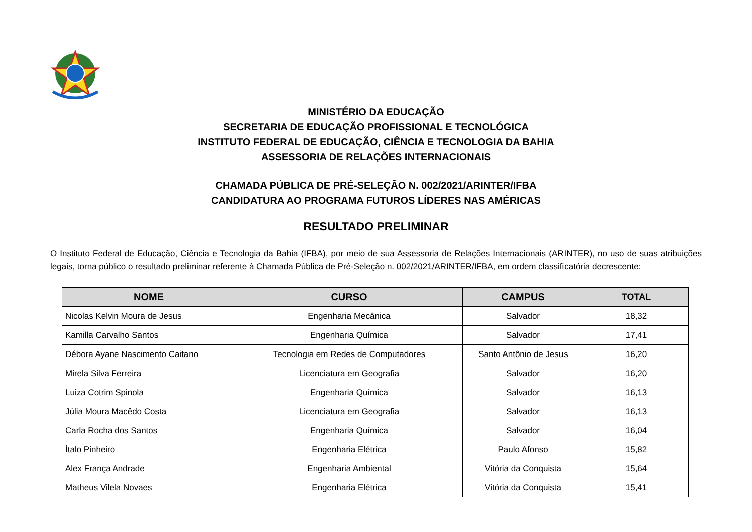MINISTÉRIO DA EDUCAÇÃO
SECRETARIA DE EDUCAÇÃO PROFISSIONAL E TECNOLÓGICA
INSTITUTO FEDERAL DE EDUCAÇÃO, CIÊNCIA E TECNOLOGIA DA BAHIA
ASSESSORIA DE RELAÇÕES INTERNACIONAIS
CHAMADA PÚBLICA DE PRÉ-SELEÇÃO N. 002/2021/ARINTER/IFBA
CANDIDATURA AO PROGRAMA FUTUROS LÍDERES NAS AMÉRICAS
RESULTADO PRELIMINAR
O Instituto Federal de Educação, Ciência e Tecnologia da Bahia (IFBA), por meio de sua Assessoria de Relações Internacionais (ARINTER), no uso de suas atribuições legais, torna público o resultado preliminar referente à Chamada Pública de Pré-Seleção n. 002/2021/ARINTER/IFBA, em ordem classificatória decrescente:
| NOME | CURSO | CAMPUS | TOTAL |
| --- | --- | --- | --- |
| Nicolas Kelvin Moura de Jesus | Engenharia Mecânica | Salvador | 18,32 |
| Kamilla Carvalho Santos | Engenharia Química | Salvador | 17,41 |
| Débora Ayane Nascimento Caitano | Tecnologia em Redes de Computadores | Santo Antônio de Jesus | 16,20 |
| Mirela Silva Ferreira | Licenciatura em Geografia | Salvador | 16,20 |
| Luiza Cotrim Spinola | Engenharia Química | Salvador | 16,13 |
| Júlia Moura Macêdo Costa | Licenciatura em Geografia | Salvador | 16,13 |
| Carla Rocha dos Santos | Engenharia Química | Salvador | 16,04 |
| Ítalo Pinheiro | Engenharia Elétrica | Paulo Afonso | 15,82 |
| Alex França Andrade | Engenharia Ambiental | Vitória da Conquista | 15,64 |
| Matheus Vilela Novaes | Engenharia Elétrica | Vitória da Conquista | 15,41 |